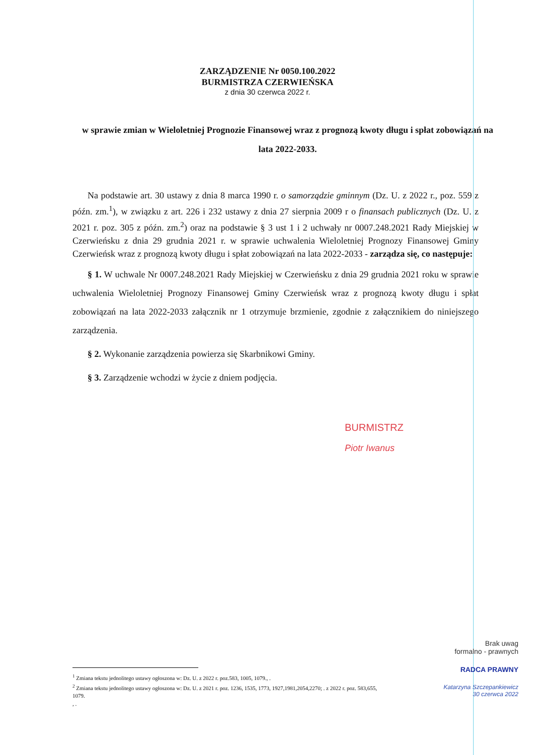ZARZĄDZENIE Nr 0050.100.2022
BURMISTRZA CZERWIEŃSKA
z dnia 30 czerwca 2022 r.
w sprawie zmian w Wieloletniej Prognozie Finansowej wraz z prognozą kwoty długu i spłat zobowiązań na lata 2022-2033.
Na podstawie art. 30 ustawy z dnia 8 marca 1990 r. o samorządzie gminnym (Dz. U. z 2022 r., poz. 559 z późn. zm.<sup>1</sup>), w związku z art. 226 i 232 ustawy z dnia 27 sierpnia 2009 r o finansach publicznych (Dz. U. z 2021 r. poz. 305 z późn. zm.<sup>2</sup>) oraz na podstawie § 3 ust 1 i 2 uchwały nr 0007.248.2021 Rady Miejskiej w Czerwieńsku z dnia 29 grudnia 2021 r. w sprawie uchwalenia Wieloletniej Prognozy Finansowej Gminy Czerwieńsk wraz z prognozą kwoty długu i spłat zobowiązań na lata 2022-2033 - zarządza się, co następuje:
§ 1. W uchwale Nr 0007.248.2021 Rady Miejskiej w Czerwieńsku z dnia 29 grudnia 2021 roku w sprawie uchwalenia Wieloletniej Prognozy Finansowej Gminy Czerwieńsk wraz z prognozą kwoty długu i spłat zobowiązań na lata 2022-2033 załącznik nr 1 otrzymuje brzmienie, zgodnie z załącznikiem do niniejszego zarządzenia.
§ 2. Wykonanie zarządzenia powierza się Skarbnikowi Gminy.
§ 3. Zarządzenie wchodzi w życie z dniem podjęcia.
BURMISTRZ
Piotr Iwanus
Brak uwag
formalno - prawnych
RADCA PRAWNY
Katarzyna Szczepankiewicz
30 czerwca 2022
<sup>1</sup> Zmiana tekstu jednolitego ustawy ogłoszona w: Dz. U. z 2022 r. poz.583, 1005, 1079., .
<sup>2</sup> Zmiana tekstu jednolitego ustawy ogłoszona w: Dz. U. z 2021 r. poz. 1236, 1535, 1773, 1927,1981,2054,2270; . z 2022 r. poz. 583,655,
1079.
, .